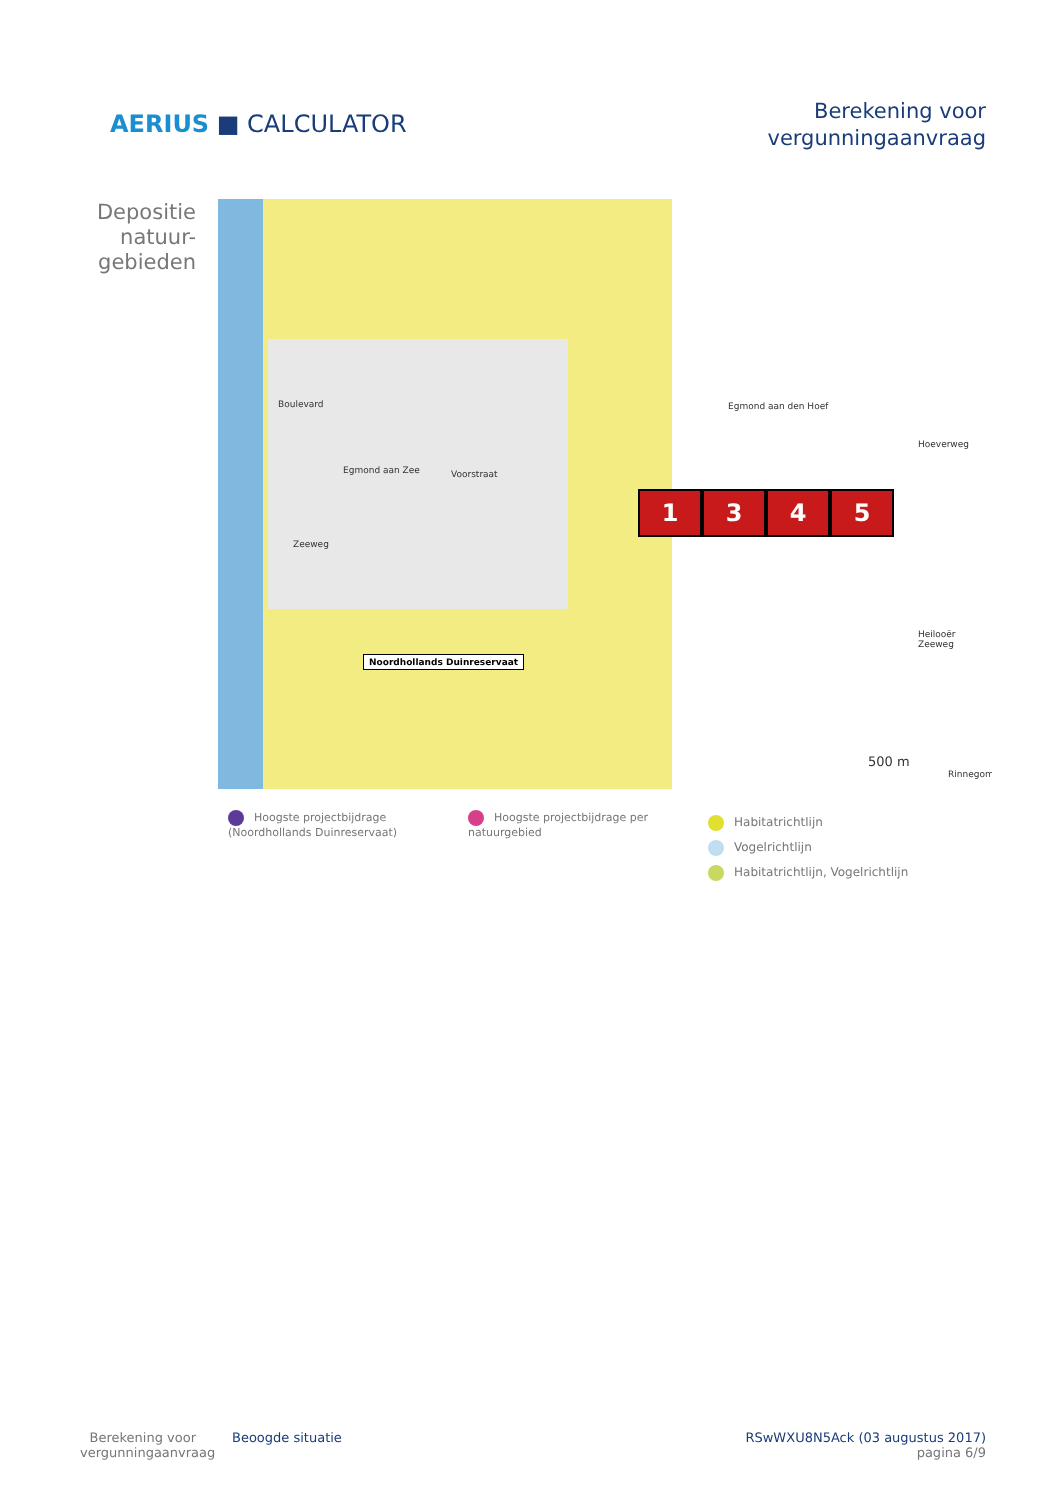AERIUS ■ CALCULATOR
Berekening voor
vergunningaanvraag
Depositie natuur-gebieden
Egmond aan Zee Voorstraat
Zeeweg
Boulevard Egmond aan den Hoef
Heilooër Zeeweg
Hoeverweg
Rinnegom
500 m
Noordhollands Duinreservaat
1 3 4 5
Hoogste projectbijdrage (Noordhollands Duinreservaat)
Hoogste projectbijdrage per natuurgebied
Habitatrichtlijn
Vogelrichtlijn
Habitatrichtlijn, Vogelrichtlijn
Berekening voor vergunningaanvraag
Beoogde situatie RSwWXU8N5Ack (03 augustus 2017)
pagina 6/9